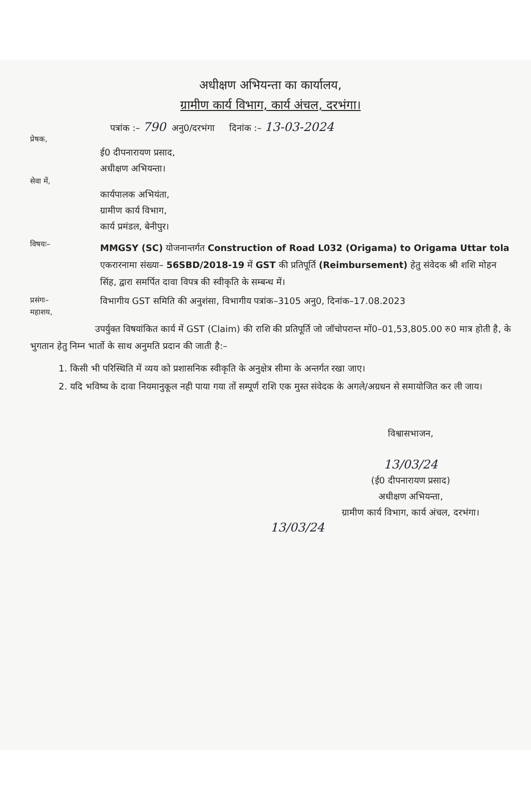अधीक्षण अभियन्ता का कार्यालय,
ग्रामीण कार्य विभाग, कार्य अंचल, दरभंगा।
पत्रांक :– 790 अनु0/दरभंगा दिनांक :– 13-03-2024
प्रेषक,
ई0 दीपनारायण प्रसाद,
अधीक्षण अभियन्ता।
सेवा में,
कार्यपालक अभियंता,
ग्रामीण कार्य विभाग,
कार्य प्रमंडल, बेनीपुर।
विषयः–
MMGSY (SC) योजनान्तर्गत Construction of Road L032 (Origama) to Origama Uttar tola एकरारनामा संख्या– 56SBD/2018-19 में GST की प्रतिपूर्ति (Reimbursement) हेतु संवेदक श्री शशि मोहन सिंह, द्वारा समर्पित दावा विपत्र की स्वीकृति के सम्बन्ध में।
प्रसंगः–
विभागीय GST समिति की अनुशंसा, विभागीय पत्रांक–3105 अनु0, दिनांक–17.08.2023
महाशय,
उपर्युक्त विषयांकित कार्य में GST (Claim) की राशि की प्रतिपूर्ति जो जॉचोपरान्त मों0–01,53,805.00 रु0 मात्र होती है, के भुगतान हेतु निम्न भार्तो के साथ अनुमति प्रदान की जाती है:–
1. किसी भी परिस्थिति में व्यय को प्रशासनिक स्वीकृति के अनुक्षेत्र सीमा के अन्तर्गत रखा जाए।
2. यदि भविष्य के दावा नियमानुकूल नही पाया गया तों सम्पूर्ण राशि एक मुस्त संवेदक के अगले/अग्रधन से समायोजित कर ली जाय।
विश्वासभाजन,
13/03/24
(ई0 दीपनारायण प्रसाद)
अधीक्षण अभियन्ता,
ग्रामीण कार्य विभाग, कार्य अंचल, दरभंगा।
13/03/24